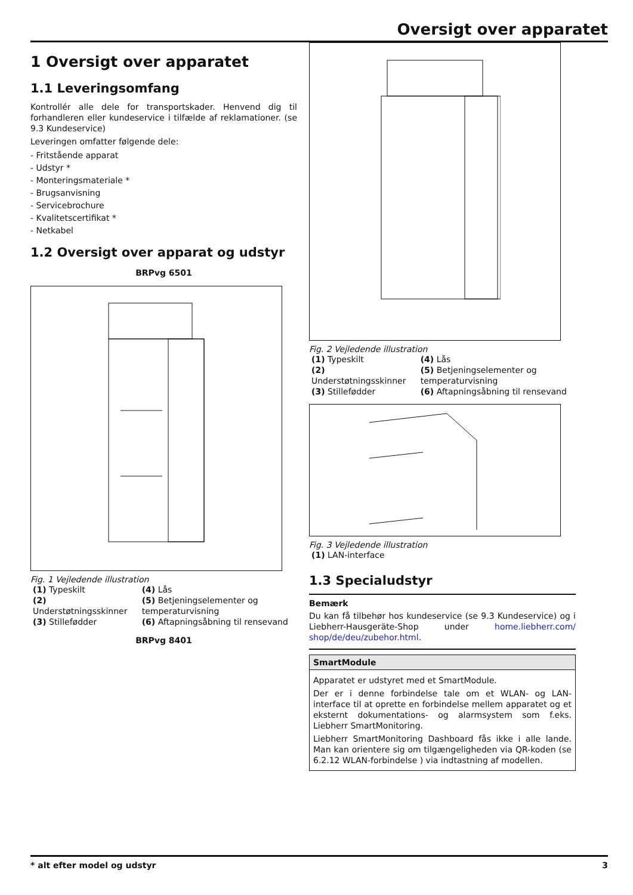Oversigt over apparatet
1 Oversigt over apparatet
1.1 Leveringsomfang
Kontrollér alle dele for transportskader. Henvend dig til forhandleren eller kundeservice i tilfælde af reklamationer. (se 9.3 Kundeservice)
Leveringen omfatter følgende dele:
- Fritstående apparat
- Udstyr *
- Monteringsmateriale *
- Brugsanvisning
- Servicebrochure
- Kvalitetscertifikat *
- Netkabel
1.2 Oversigt over apparat og udstyr
BRPvg 6501
Fig. 1 Vejledende illustration
| (1) Typeskilt | (4) Lås |
| (2) Understøtningsskinner | (5) Betjeningselementer og temperaturvisning |
| (3) Stillefødder | (6) Aftapningsåbning til rensevand |
BRPvg 8401
Fig. 2 Vejledende illustration
| (1) Typeskilt | (4) Lås |
| (2) Understøtningsskinner | (5) Betjeningselementer og temperaturvisning |
| (3) Stillefødder | (6) Aftapningsåbning til rensevand |
Fig. 3 Vejledende illustration
| (1) LAN-interface |
1.3 Specialudstyr
Bemærk
Du kan få tilbehør hos kundeservice (se 9.3 Kundeservice) og i Liebherr-Hausgeräte-Shop under home.liebherr.com/ shop/de/deu/zubehor.html.
SmartModule
Apparatet er udstyret med et SmartModule.
Der er i denne forbindelse tale om et WLAN- og LAN-interface til at oprette en forbindelse mellem apparatet og et eksternt dokumentations- og alarmsystem som f.eks. Liebherr SmartMonitoring.
Liebherr SmartMonitoring Dashboard fås ikke i alle lande. Man kan orientere sig om tilgængeligheden via QR-koden (se 6.2.12 WLAN-forbindelse ) via indtastning af modellen.
* alt efter model og udstyr 3